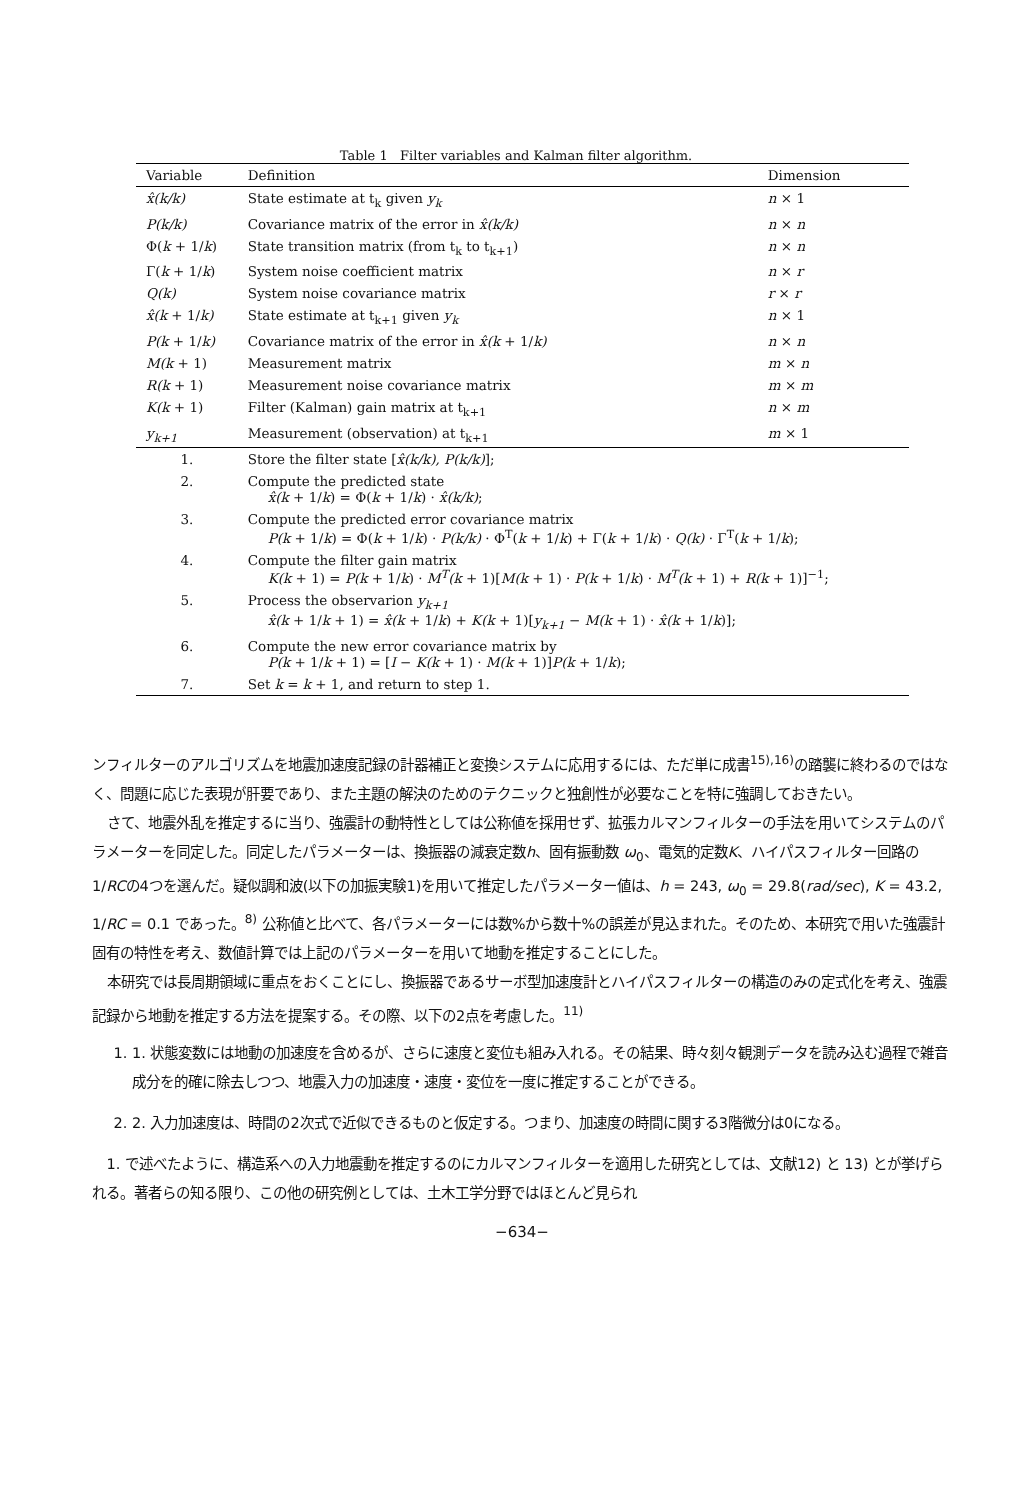Table 1 Filter variables and Kalman filter algorithm.
| Variable | Definition | Dimension |
| --- | --- | --- |
| x̂(k/k) | State estimate at t<sub>k</sub> given y<sub>k</sub> | n × 1 |
| P(k/k) | Covariance matrix of the error in x̂(k/k) | n × n |
| Φ( k + 1/ k ) | State transition matrix (from t<sub>k</sub> to t<sub>k+1</sub>) | n × n |
| Γ( k + 1/ k ) | System noise coefficient matrix | n × r |
| Q(k) | System noise covariance matrix | r × r |
| x̂(k + 1/ k) | State estimate at t<sub>k+1</sub> given y<sub>k</sub> | n × 1 |
| P(k + 1/ k) | Covariance matrix of the error in x̂(k + 1/ k) | n × n |
| M(k + 1) | Measurement matrix | m × n |
| R(k + 1) | Measurement noise covariance matrix | m × m |
| K(k + 1) | Filter (Kalman) gain matrix at t<sub>k+1</sub> | n × m |
| y<sub>k+1</sub> | Measurement (observation) at t<sub>k+1</sub> | m × 1 |
| 1. | Store the filter state [ x̂(k/k), P(k/k) ]; | |
| 2. | Compute the predicted state x̂(k + 1/ k ) = Φ( k + 1/ k ) · x̂(k/k) ; | |
| 3. | Compute the predicted error covariance matrix P(k + 1/ k ) = Φ( k + 1/ k ) · P(k/k) · Φ<sup>T</sup>( k + 1/ k ) + Γ( k + 1/ k ) · Q(k) · Γ<sup>T</sup>( k + 1/ k ); | |
| 4. | Compute the filter gain matrix K(k + 1) = P(k + 1/ k ) · M<sup>T</sup>(k + 1)[ M(k + 1) · P(k + 1/ k ) · M<sup>T</sup>(k + 1) + R(k + 1)]<sup>−1</sup>; | |
| 5. | Process the observarion y<sub>k+1</sub> x̂(k + 1/ k + 1) = x̂(k + 1/ k ) + K(k + 1)[ y<sub>k+1</sub> − M(k + 1) · x̂(k + 1/ k )]; | |
| 6. | Compute the new error covariance matrix by P(k + 1/ k + 1) = [ I − K(k + 1) · M(k + 1)] P(k + 1/ k ); | |
| 7. | Set k = k + 1, and return to step 1. | |
ンフィルターのアルゴリズムを地震加速度記録の計器補正と変換システムに応用するには、ただ単に成書<sup>15),16)</sup>の踏襲に終わるのではなく、問題に応じた表現が肝要であり、また主題の解決のためのテクニックと独創性が必要なことを特に強調しておきたい。
さて、地震外乱を推定するに当り、強震計の動特性としては公称値を採用せず、拡張カルマンフィルターの手法を用いてシステムのパラメーターを同定した。同定したパラメーターは、換振器の減衰定数h、固有振動数 ω<sub>0</sub>、電気的定数K、ハイパスフィルター回路の1/RCの4つを選んだ。疑似調和波(以下の加振実験1)を用いて推定したパラメーター値は、h = 243, ω<sub>0</sub> = 29.8(rad/sec), K = 43.2, 1/RC = 0.1 であった。<sup>8)</sup> 公称値と比べて、各パラメーターには数%から数十%の誤差が見込まれた。そのため、本研究で用いた強震計固有の特性を考え、数値計算では上記のパラメーターを用いて地動を推定することにした。
本研究では長周期領域に重点をおくことにし、換振器であるサーボ型加速度計とハイパスフィルターの構造のみの定式化を考え、強震記録から地動を推定する方法を提案する。その際、以下の2点を考慮した。<sup>11)</sup>
1. 1. 状態変数には地動の加速度を含めるが、さらに速度と変位も組み入れる。その結果、時々刻々観測データを読み込む過程で雑音成分を的確に除去しつつ、地震入力の加速度・速度・変位を一度に推定することができる。
2. 2. 入力加速度は、時間の2次式で近似できるものと仮定する。つまり、加速度の時間に関する3階微分は0になる。
1. で述べたように、構造系への入力地震動を推定するのにカルマンフィルターを適用した研究としては、文献12) と 13) とが挙げられる。著者らの知る限り、この他の研究例としては、土木工学分野ではほとんど見られ
−634−